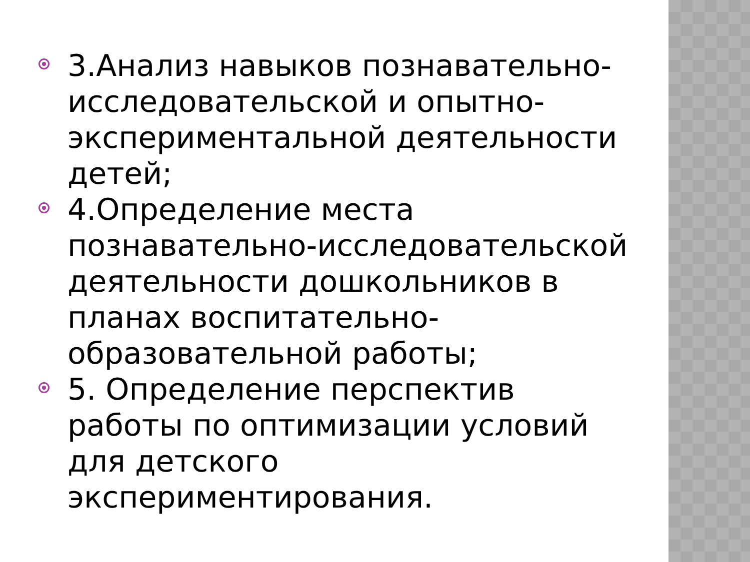3.Анализ навыков познавательно-исследовательской и опытно-экспериментальной деятельности детей;
4.Определение места познавательно-исследовательской деятельности дошкольников в планах воспитательно-образовательной работы;
5. Определение перспектив работы по оптимизации условий для детского экспериментирования.